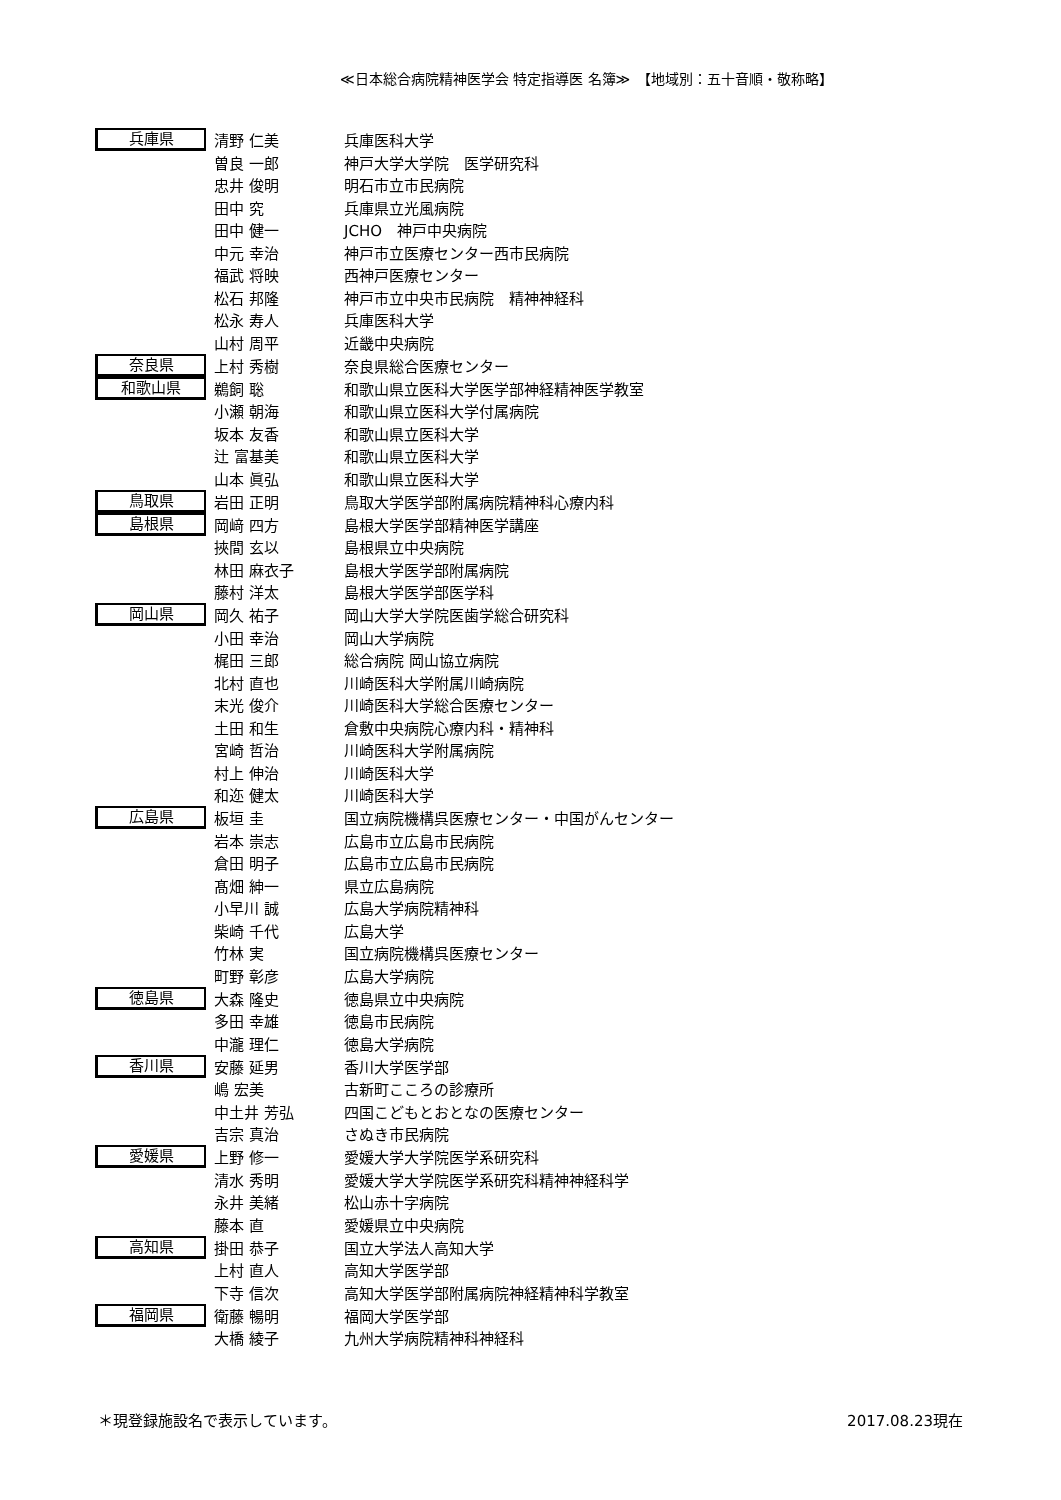≪日本総合病院精神医学会 特定指導医 名簿≫　【地域別：五十音順・敬称略】
| 兵庫県 | 清野 仁美 | 兵庫医科大学 |
| | 曽良 一郎 | 神戸大学大学院 医学研究科 |
| | 忠井 俊明 | 明石市立市民病院 |
| | 田中 究 | 兵庫県立光風病院 |
| | 田中 健一 | JCHO 神戸中央病院 |
| | 中元 幸治 | 神戸市立医療センター西市民病院 |
| | 福武 将映 | 西神戸医療センター |
| | 松石 邦隆 | 神戸市立中央市民病院 精神神経科 |
| | 松永 寿人 | 兵庫医科大学 |
| | 山村 周平 | 近畿中央病院 |
| 奈良県 | 上村 秀樹 | 奈良県総合医療センター |
| 和歌山県 | 鵜飼 聡 | 和歌山県立医科大学医学部神経精神医学教室 |
| | 小瀬 朝海 | 和歌山県立医科大学付属病院 |
| | 坂本 友香 | 和歌山県立医科大学 |
| | 辻 富基美 | 和歌山県立医科大学 |
| | 山本 眞弘 | 和歌山県立医科大学 |
| 鳥取県 | 岩田 正明 | 鳥取大学医学部附属病院精神科心療内科 |
| 島根県 | 岡﨑 四方 | 島根大学医学部精神医学講座 |
| | 挾間 玄以 | 島根県立中央病院 |
| | 林田 麻衣子 | 島根大学医学部附属病院 |
| | 藤村 洋太 | 島根大学医学部医学科 |
| 岡山県 | 岡久 祐子 | 岡山大学大学院医歯学総合研究科 |
| | 小田 幸治 | 岡山大学病院 |
| | 梶田 三郎 | 総合病院 岡山協立病院 |
| | 北村 直也 | 川崎医科大学附属川崎病院 |
| | 末光 俊介 | 川崎医科大学総合医療センター |
| | 土田 和生 | 倉敷中央病院心療内科・精神科 |
| | 宮崎 哲治 | 川崎医科大学附属病院 |
| | 村上 伸治 | 川崎医科大学 |
| | 和迩 健太 | 川崎医科大学 |
| 広島県 | 板垣 圭 | 国立病院機構呉医療センター・中国がんセンター |
| | 岩本 崇志 | 広島市立広島市民病院 |
| | 倉田 明子 | 広島市立広島市民病院 |
| | 髙畑 紳一 | 県立広島病院 |
| | 小早川 誠 | 広島大学病院精神科 |
| | 柴崎 千代 | 広島大学 |
| | 竹林 実 | 国立病院機構呉医療センター |
| | 町野 彰彦 | 広島大学病院 |
| 徳島県 | 大森 隆史 | 徳島県立中央病院 |
| | 多田 幸雄 | 徳島市民病院 |
| | 中瀧 理仁 | 徳島大学病院 |
| 香川県 | 安藤 延男 | 香川大学医学部 |
| | 嶋 宏美 | 古新町こころの診療所 |
| | 中土井 芳弘 | 四国こどもとおとなの医療センター |
| | 吉宗 真治 | さぬき市民病院 |
| 愛媛県 | 上野 修一 | 愛媛大学大学院医学系研究科 |
| | 清水 秀明 | 愛媛大学大学院医学系研究科精神神経科学 |
| | 永井 美緒 | 松山赤十字病院 |
| | 藤本 直 | 愛媛県立中央病院 |
| 高知県 | 掛田 恭子 | 国立大学法人高知大学 |
| | 上村 直人 | 高知大学医学部 |
| | 下寺 信次 | 高知大学医学部附属病院神経精神科学教室 |
| 福岡県 | 衛藤 暢明 | 福岡大学医学部 |
| | 大橋 綾子 | 九州大学病院精神科神経科 |
＊現登録施設名で表示しています。 2017.08.23現在